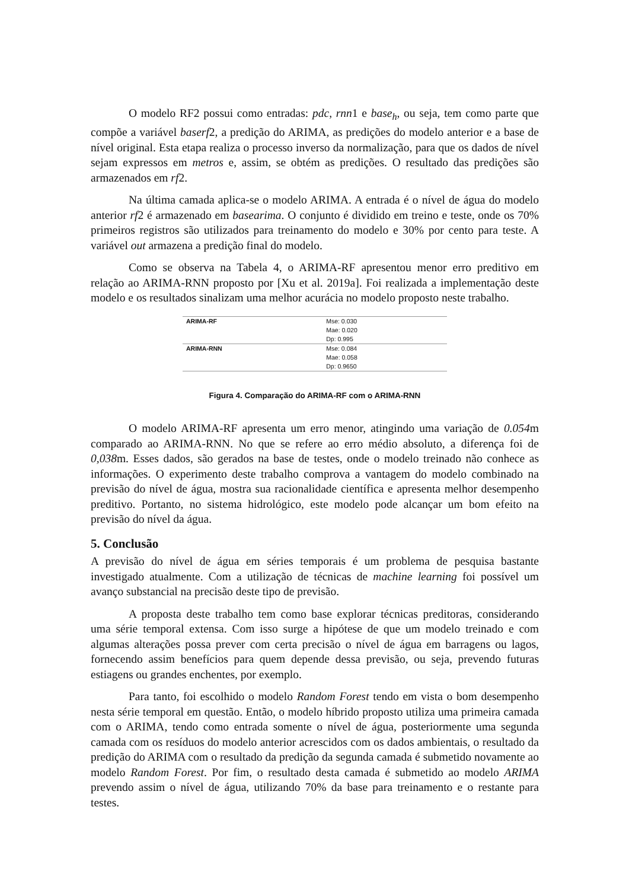O modelo RF2 possui como entradas: pdc, rnn1 e base<sub>h</sub>, ou seja, tem como parte que compõe a variável baserf2, a predição do ARIMA, as predições do modelo anterior e a base de nível original. Esta etapa realiza o processo inverso da normalização, para que os dados de nível sejam expressos em metros e, assim, se obtém as predições. O resultado das predições são armazenados em rf2.
Na última camada aplica-se o modelo ARIMA. A entrada é o nível de água do modelo anterior rf2 é armazenado em basearima. O conjunto é dividido em treino e teste, onde os 70% primeiros registros são utilizados para treinamento do modelo e 30% por cento para teste. A variável out armazena a predição final do modelo.
Como se observa na Tabela 4, o ARIMA-RF apresentou menor erro preditivo em relação ao ARIMA-RNN proposto por [Xu et al. 2019a]. Foi realizada a implementação deste modelo e os resultados sinalizam uma melhor acurácia no modelo proposto neste trabalho.
| ARIMA-RF | Mse: 0.030 Mae: 0.020 Dp: 0.995 |
| ARIMA-RNN | Mse: 0.084 Mae: 0.058 Dp: 0.9650 |
Figura 4. Comparação do ARIMA-RF com o ARIMA-RNN
O modelo ARIMA-RF apresenta um erro menor, atingindo uma variação de 0.054m comparado ao ARIMA-RNN. No que se refere ao erro médio absoluto, a diferença foi de 0,038m. Esses dados, são gerados na base de testes, onde o modelo treinado não conhece as informações. O experimento deste trabalho comprova a vantagem do modelo combinado na previsão do nível de água, mostra sua racionalidade científica e apresenta melhor desempenho preditivo. Portanto, no sistema hidrológico, este modelo pode alcançar um bom efeito na previsão do nível da água.
5. Conclusão
A previsão do nível de água em séries temporais é um problema de pesquisa bastante investigado atualmente. Com a utilização de técnicas de machine learning foi possível um avanço substancial na precisão deste tipo de previsão.
A proposta deste trabalho tem como base explorar técnicas preditoras, considerando uma série temporal extensa. Com isso surge a hipótese de que um modelo treinado e com algumas alterações possa prever com certa precisão o nível de água em barragens ou lagos, fornecendo assim benefícios para quem depende dessa previsão, ou seja, prevendo futuras estiagens ou grandes enchentes, por exemplo.
Para tanto, foi escolhido o modelo Random Forest tendo em vista o bom desempenho nesta série temporal em questão. Então, o modelo híbrido proposto utiliza uma primeira camada com o ARIMA, tendo como entrada somente o nível de água, posteriormente uma segunda camada com os resíduos do modelo anterior acrescidos com os dados ambientais, o resultado da predição do ARIMA com o resultado da predição da segunda camada é submetido novamente ao modelo Random Forest. Por fim, o resultado desta camada é submetido ao modelo ARIMA prevendo assim o nível de água, utilizando 70% da base para treinamento e o restante para testes.